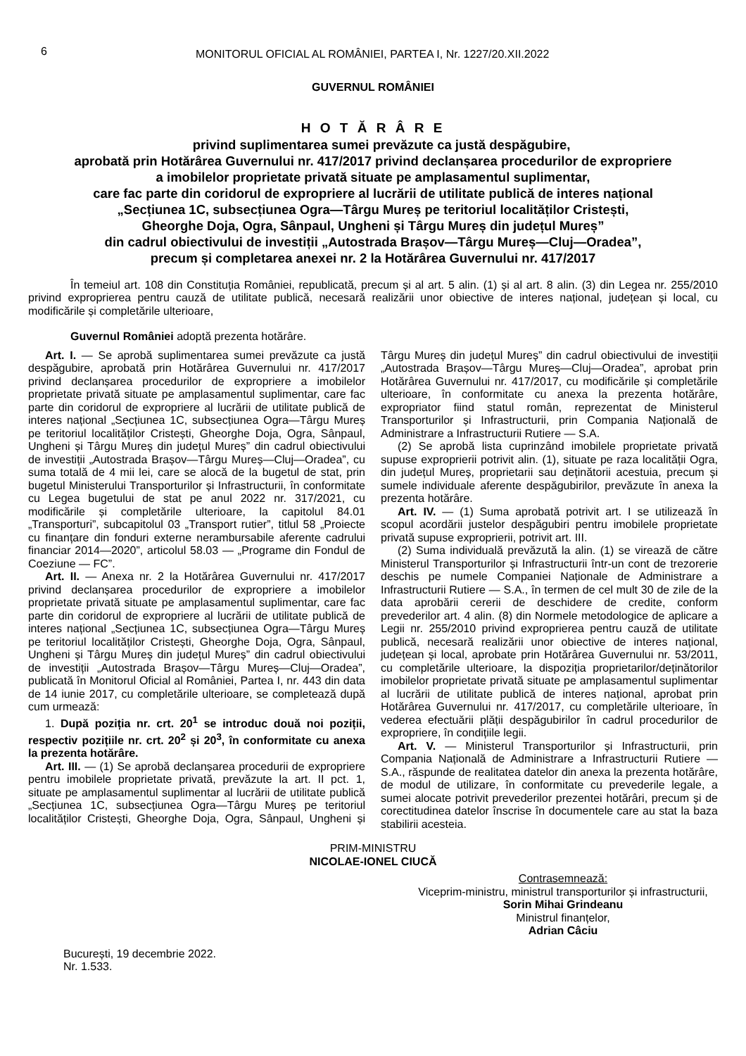6
MONITORUL OFICIAL AL ROMÂNIEI, PARTEA I, Nr. 1227/20.XII.2022
GUVERNUL ROMÂNIEI
H O T Ă R Â R E
privind suplimentarea sumei prevăzute ca justă despăgubire,
aprobată prin Hotărârea Guvernului nr. 417/2017 privind declanșarea procedurilor de expropriere
a imobilelor proprietate privată situate pe amplasamentul suplimentar,
care fac parte din coridorul de expropriere al lucrării de utilitate publică de interes național
„Secțiunea 1C, subsecțiunea Ogra—Târgu Mureș pe teritoriul localităților Cristești,
Gheorghe Doja, Ogra, Sânpaul, Ungheni și Târgu Mureș din județul Mureș”
din cadrul obiectivului de investiții „Autostrada Brașov—Târgu Mureș—Cluj—Oradea”,
precum și completarea anexei nr. 2 la Hotărârea Guvernului nr. 417/2017
În temeiul art. 108 din Constituția României, republicată, precum și al art. 5 alin. (1) și al art. 8 alin. (3) din Legea nr. 255/2010 privind exproprierea pentru cauză de utilitate publică, necesară realizării unor obiective de interes național, județean și local, cu modificările și completările ulterioare,
Guvernul României adoptă prezenta hotărâre.
Art. I. — Se aprobă suplimentarea sumei prevăzute ca justă despăgubire, aprobată prin Hotărârea Guvernului nr. 417/2017 privind declanșarea procedurilor de expropriere a imobilelor proprietate privată situate pe amplasamentul suplimentar, care fac parte din coridorul de expropriere al lucrării de utilitate publică de interes național „Secțiunea 1C, subsecțiunea Ogra—Târgu Mureș pe teritoriul localităților Cristești, Gheorghe Doja, Ogra, Sânpaul, Ungheni și Târgu Mureș din județul Mureș” din cadrul obiectivului de investiții „Autostrada Brașov—Târgu Mureș—Cluj—Oradea”, cu suma totală de 4 mii lei, care se alocă de la bugetul de stat, prin bugetul Ministerului Transporturilor și Infrastructurii, în conformitate cu Legea bugetului de stat pe anul 2022 nr. 317/2021, cu modificările și completările ulterioare, la capitolul 84.01 „Transporturi”, subcapitolul 03 „Transport rutier”, titlul 58 „Proiecte cu finanțare din fonduri externe nerambursabile aferente cadrului financiar 2014—2020”, articolul 58.03 — „Programe din Fondul de Coeziune — FC”.
Art. II. — Anexa nr. 2 la Hotărârea Guvernului nr. 417/2017 privind declanșarea procedurilor de expropriere a imobilelor proprietate privată situate pe amplasamentul suplimentar, care fac parte din coridorul de expropriere al lucrării de utilitate publică de interes național „Secțiunea 1C, subsecțiunea Ogra—Târgu Mureș pe teritoriul localităților Cristești, Gheorghe Doja, Ogra, Sânpaul, Ungheni și Târgu Mureș din județul Mureș” din cadrul obiectivului de investiții „Autostrada Brașov—Târgu Mureș—Cluj—Oradea”, publicată în Monitorul Oficial al României, Partea I, nr. 443 din data de 14 iunie 2017, cu completările ulterioare, se completează după cum urmează:
1. După poziția nr. crt. 20<sup>1</sup> se introduc două noi poziții, respectiv pozițiile nr. crt. 20<sup>2</sup> și 20<sup>3</sup>, în conformitate cu anexa la prezenta hotărâre.
Art. III. — (1) Se aprobă declanșarea procedurii de expropriere pentru imobilele proprietate privată, prevăzute la art. II pct. 1, situate pe amplasamentul suplimentar al lucrării de utilitate publică „Secțiunea 1C, subsecțiunea Ogra—Târgu Mureș pe teritoriul localităților Cristești, Gheorghe Doja, Ogra, Sânpaul, Ungheni și Târgu Mureș din județul Mureș” din cadrul obiectivului de investiții „Autostrada Brașov—Târgu Mureș—Cluj—Oradea”, aprobat prin Hotărârea Guvernului nr. 417/2017, cu modificările și completările ulterioare, în conformitate cu anexa la prezenta hotărâre, expropriator fiind statul român, reprezentat de Ministerul Transporturilor și Infrastructurii, prin Compania Națională de Administrare a Infrastructurii Rutiere — S.A.
(2) Se aprobă lista cuprinzând imobilele proprietate privată supuse exproprierii potrivit alin. (1), situate pe raza localității Ogra, din județul Mureș, proprietarii sau deținătorii acestuia, precum și sumele individuale aferente despăgubirilor, prevăzute în anexa la prezenta hotărâre.
Art. IV. — (1) Suma aprobată potrivit art. I se utilizează în scopul acordării justelor despăgubiri pentru imobilele proprietate privată supuse exproprierii, potrivit art. III.
(2) Suma individuală prevăzută la alin. (1) se virează de către Ministerul Transporturilor și Infrastructurii într-un cont de trezorerie deschis pe numele Companiei Naționale de Administrare a Infrastructurii Rutiere — S.A., în termen de cel mult 30 de zile de la data aprobării cererii de deschidere de credite, conform prevederilor art. 4 alin. (8) din Normele metodologice de aplicare a Legii nr. 255/2010 privind exproprierea pentru cauză de utilitate publică, necesară realizării unor obiective de interes național, județean și local, aprobate prin Hotărârea Guvernului nr. 53/2011, cu completările ulterioare, la dispoziția proprietarilor/deținătorilor imobilelor proprietate privată situate pe amplasamentul suplimentar al lucrării de utilitate publică de interes național, aprobat prin Hotărârea Guvernului nr. 417/2017, cu completările ulterioare, în vederea efectuării plății despăgubirilor în cadrul procedurilor de expropriere, în condițiile legii.
Art. V. — Ministerul Transporturilor și Infrastructurii, prin Compania Națională de Administrare a Infrastructurii Rutiere — S.A., răspunde de realitatea datelor din anexa la prezenta hotărâre, de modul de utilizare, în conformitate cu prevederile legale, a sumei alocate potrivit prevederilor prezentei hotărâri, precum și de corectitudinea datelor înscrise în documentele care au stat la baza stabilirii acesteia.
PRIM-MINISTRU
NICOLAE-IONEL CIUCĂ
Contrasemnează:
Viceprim-ministru, ministrul transporturilor și infrastructurii,
Sorin Mihai Grindeanu
Ministrul finanțelor,
Adrian Câciu
București, 19 decembrie 2022.
Nr. 1.533.